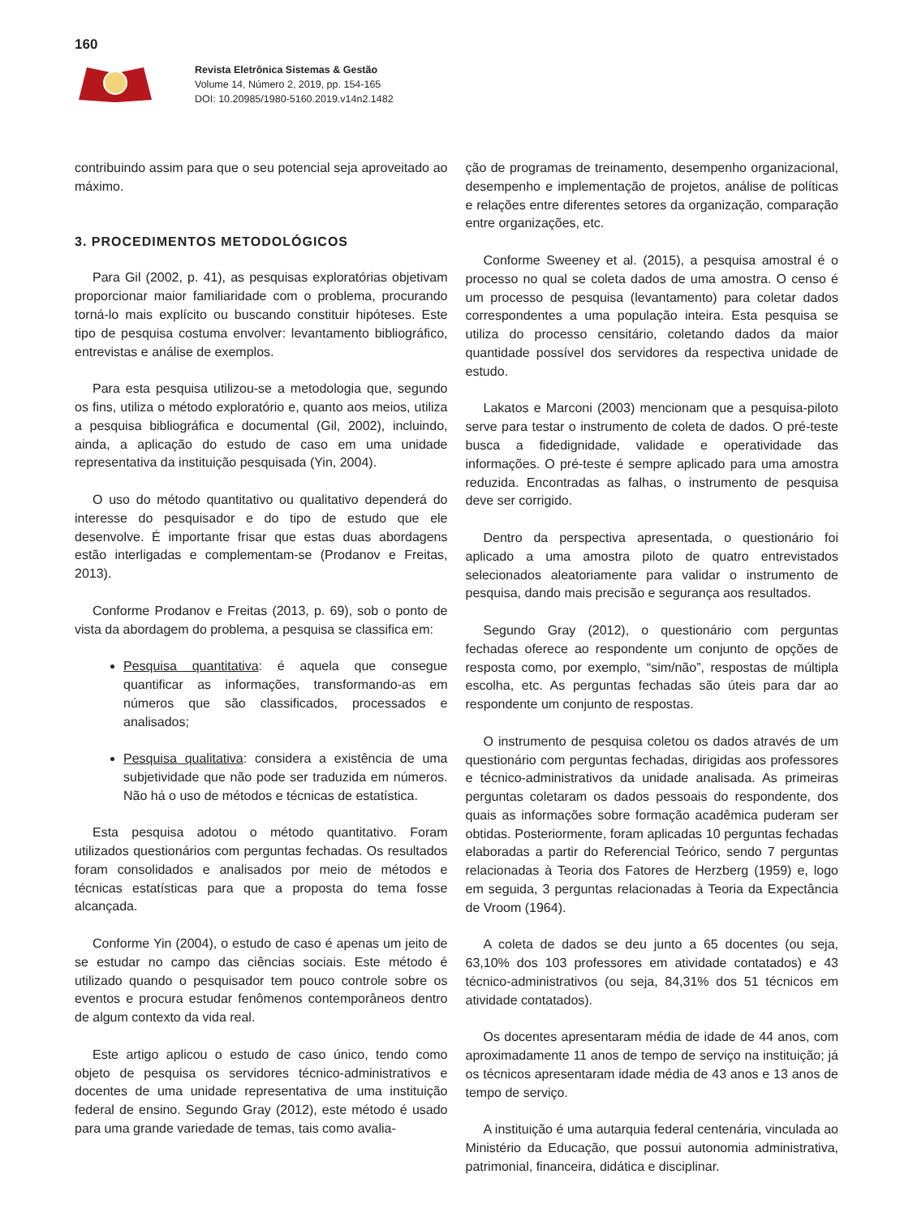160
Revista Eletrônica Sistemas & Gestão
Volume 14, Número 2, 2019, pp. 154-165
DOI: 10.20985/1980-5160.2019.v14n2.1482
contribuindo assim para que o seu potencial seja aproveitado ao máximo.
3. PROCEDIMENTOS METODOLÓGICOS
Para Gil (2002, p. 41), as pesquisas exploratórias objetivam proporcionar maior familiaridade com o problema, procurando torná-lo mais explícito ou buscando constituir hipóteses. Este tipo de pesquisa costuma envolver: levantamento bibliográfico, entrevistas e análise de exemplos.
Para esta pesquisa utilizou-se a metodologia que, segundo os fins, utiliza o método exploratório e, quanto aos meios, utiliza a pesquisa bibliográfica e documental (Gil, 2002), incluindo, ainda, a aplicação do estudo de caso em uma unidade representativa da instituição pesquisada (Yin, 2004).
O uso do método quantitativo ou qualitativo dependerá do interesse do pesquisador e do tipo de estudo que ele desenvolve. É importante frisar que estas duas abordagens estão interligadas e complementam-se (Prodanov e Freitas, 2013).
Conforme Prodanov e Freitas (2013, p. 69), sob o ponto de vista da abordagem do problema, a pesquisa se classifica em:
Pesquisa quantitativa: é aquela que consegue quantificar as informações, transformando-as em números que são classificados, processados e analisados;
Pesquisa qualitativa: considera a existência de uma subjetividade que não pode ser traduzida em números. Não há o uso de métodos e técnicas de estatística.
Esta pesquisa adotou o método quantitativo. Foram utilizados questionários com perguntas fechadas. Os resultados foram consolidados e analisados por meio de métodos e técnicas estatísticas para que a proposta do tema fosse alcançada.
Conforme Yin (2004), o estudo de caso é apenas um jeito de se estudar no campo das ciências sociais. Este método é utilizado quando o pesquisador tem pouco controle sobre os eventos e procura estudar fenômenos contemporâneos dentro de algum contexto da vida real.
Este artigo aplicou o estudo de caso único, tendo como objeto de pesquisa os servidores técnico-administrativos e docentes de uma unidade representativa de uma instituição federal de ensino. Segundo Gray (2012), este método é usado para uma grande variedade de temas, tais como avalia-
ção de programas de treinamento, desempenho organizacional, desempenho e implementação de projetos, análise de políticas e relações entre diferentes setores da organização, comparação entre organizações, etc.
Conforme Sweeney et al. (2015), a pesquisa amostral é o processo no qual se coleta dados de uma amostra. O censo é um processo de pesquisa (levantamento) para coletar dados correspondentes a uma população inteira. Esta pesquisa se utiliza do processo censitário, coletando dados da maior quantidade possível dos servidores da respectiva unidade de estudo.
Lakatos e Marconi (2003) mencionam que a pesquisa-piloto serve para testar o instrumento de coleta de dados. O pré-teste busca a fidedignidade, validade e operatividade das informações. O pré-teste é sempre aplicado para uma amostra reduzida. Encontradas as falhas, o instrumento de pesquisa deve ser corrigido.
Dentro da perspectiva apresentada, o questionário foi aplicado a uma amostra piloto de quatro entrevistados selecionados aleatoriamente para validar o instrumento de pesquisa, dando mais precisão e segurança aos resultados.
Segundo Gray (2012), o questionário com perguntas fechadas oferece ao respondente um conjunto de opções de resposta como, por exemplo, “sim/não”, respostas de múltipla escolha, etc. As perguntas fechadas são úteis para dar ao respondente um conjunto de respostas.
O instrumento de pesquisa coletou os dados através de um questionário com perguntas fechadas, dirigidas aos professores e técnico-administrativos da unidade analisada. As primeiras perguntas coletaram os dados pessoais do respondente, dos quais as informações sobre formação acadêmica puderam ser obtidas. Posteriormente, foram aplicadas 10 perguntas fechadas elaboradas a partir do Referencial Teórico, sendo 7 perguntas relacionadas à Teoria dos Fatores de Herzberg (1959) e, logo em seguida, 3 perguntas relacionadas à Teoria da Expectância de Vroom (1964).
A coleta de dados se deu junto a 65 docentes (ou seja, 63,10% dos 103 professores em atividade contatados) e 43 técnico-administrativos (ou seja, 84,31% dos 51 técnicos em atividade contatados).
Os docentes apresentaram média de idade de 44 anos, com aproximadamente 11 anos de tempo de serviço na instituição; já os técnicos apresentaram idade média de 43 anos e 13 anos de tempo de serviço.
A instituição é uma autarquia federal centenária, vinculada ao Ministério da Educação, que possui autonomia administrativa, patrimonial, financeira, didática e disciplinar.